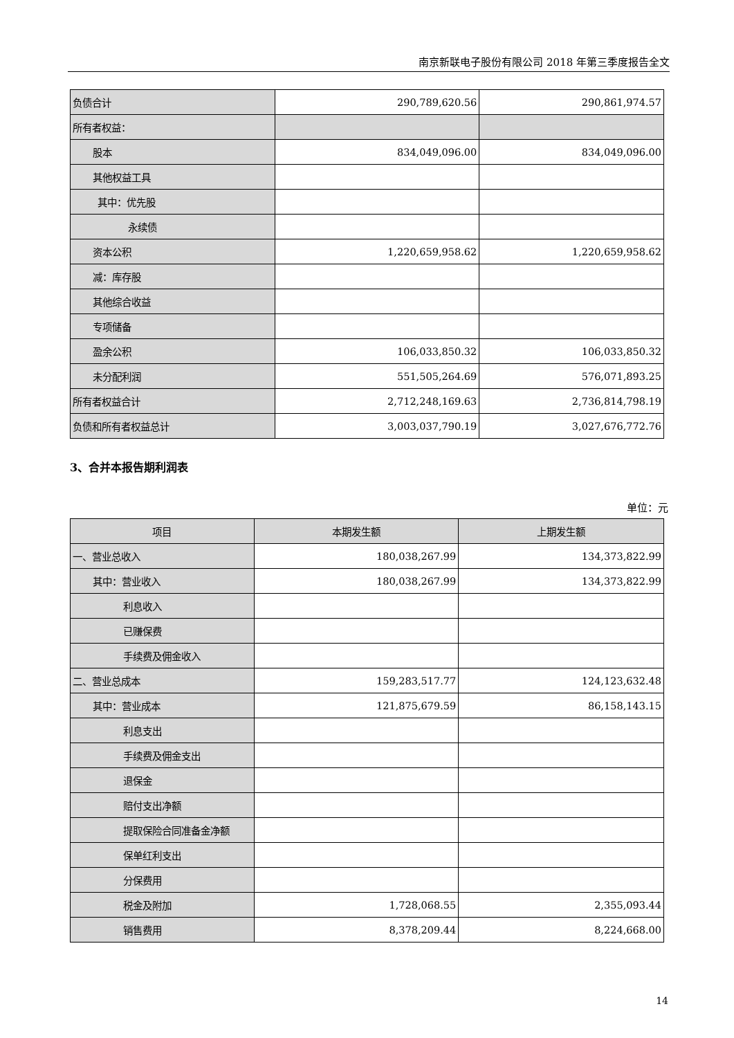南京新联电子股份有限公司 2018 年第三季度报告全文
| 负债合计 | 290,789,620.56 | 290,861,974.57 |
| 所有者权益： | | |
| 股本 | 834,049,096.00 | 834,049,096.00 |
| 其他权益工具 | | |
| 其中：优先股 | | |
| 永续债 | | |
| 资本公积 | 1,220,659,958.62 | 1,220,659,958.62 |
| 减：库存股 | | |
| 其他综合收益 | | |
| 专项储备 | | |
| 盈余公积 | 106,033,850.32 | 106,033,850.32 |
| 未分配利润 | 551,505,264.69 | 576,071,893.25 |
| 所有者权益合计 | 2,712,248,169.63 | 2,736,814,798.19 |
| 负债和所有者权益总计 | 3,003,037,790.19 | 3,027,676,772.76 |
3、合并本报告期利润表
单位：元
| 项目 | 本期发生额 | 上期发生额 |
| --- | --- | --- |
| 一、营业总收入 | 180,038,267.99 | 134,373,822.99 |
| 其中：营业收入 | 180,038,267.99 | 134,373,822.99 |
| 利息收入 | | |
| 已赚保费 | | |
| 手续费及佣金收入 | | |
| 二、营业总成本 | 159,283,517.77 | 124,123,632.48 |
| 其中：营业成本 | 121,875,679.59 | 86,158,143.15 |
| 利息支出 | | |
| 手续费及佣金支出 | | |
| 退保金 | | |
| 赔付支出净额 | | |
| 提取保险合同准备金净额 | | |
| 保单红利支出 | | |
| 分保费用 | | |
| 税金及附加 | 1,728,068.55 | 2,355,093.44 |
| 销售费用 | 8,378,209.44 | 8,224,668.00 |
14